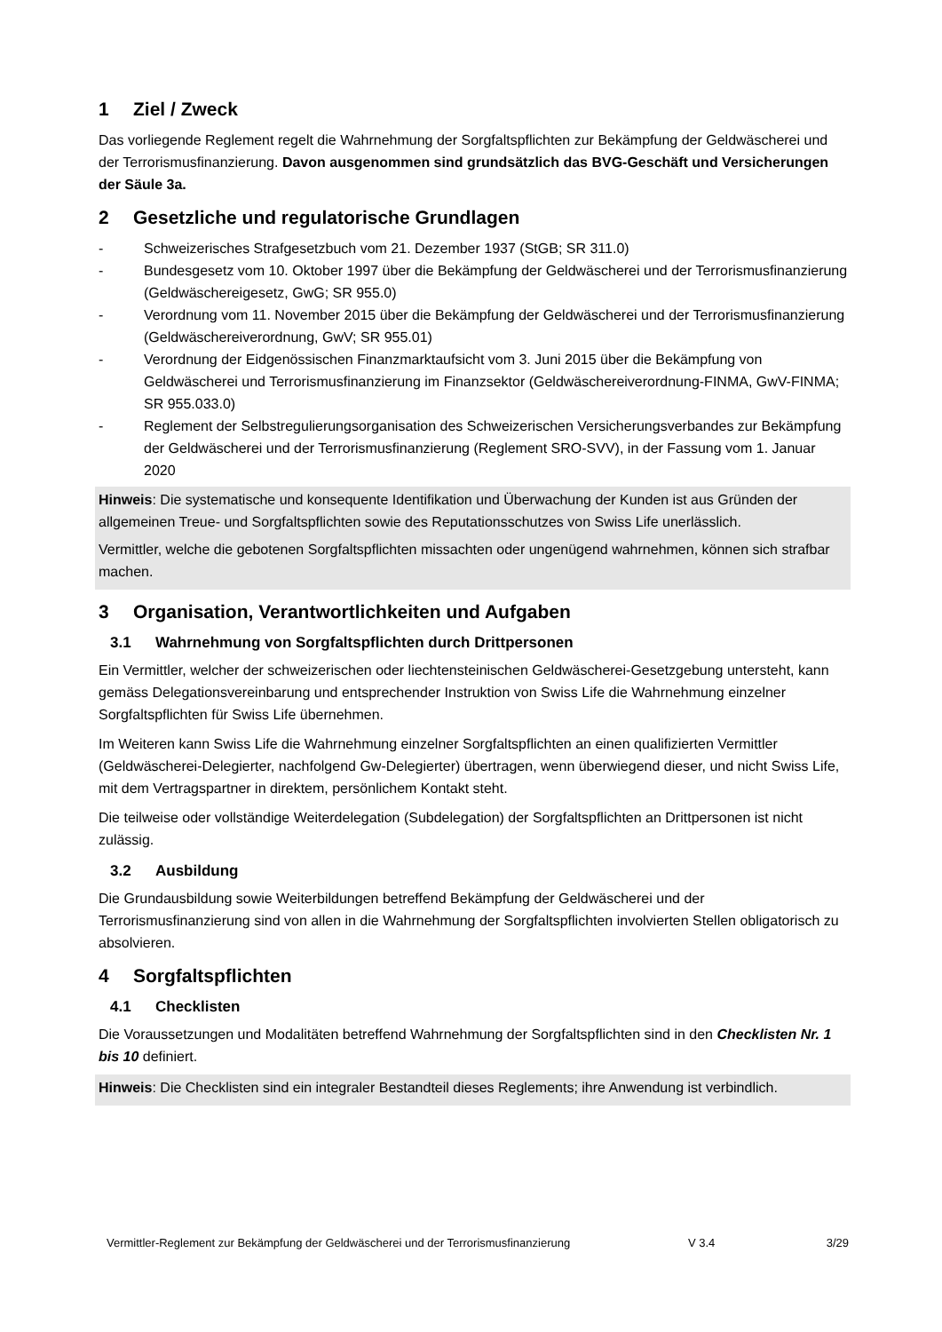1 Ziel / Zweck
Das vorliegende Reglement regelt die Wahrnehmung der Sorgfaltspflichten zur Bekämpfung der Geldwäscherei und der Terrorismusfinanzierung. Davon ausgenommen sind grundsätzlich das BVG-Geschäft und Versicherungen der Säule 3a.
2 Gesetzliche und regulatorische Grundlagen
- Schweizerisches Strafgesetzbuch vom 21. Dezember 1937 (StGB; SR 311.0)
- Bundesgesetz vom 10. Oktober 1997 über die Bekämpfung der Geldwäscherei und der Terrorismusfinanzierung (Geldwäschereigesetz, GwG; SR 955.0)
- Verordnung vom 11. November 2015 über die Bekämpfung der Geldwäscherei und der Terrorismusfinanzierung (Geldwäschereiverordnung, GwV; SR 955.01)
- Verordnung der Eidgenössischen Finanzmarktaufsicht vom 3. Juni 2015 über die Bekämpfung von Geldwäscherei und Terrorismusfinanzierung im Finanzsektor (Geldwäschereiverordnung-FINMA, GwV-FINMA; SR 955.033.0)
- Reglement der Selbstregulierungsorganisation des Schweizerischen Versicherungsverbandes zur Bekämpfung der Geldwäscherei und der Terrorismusfinanzierung (Reglement SRO-SVV), in der Fassung vom 1. Januar 2020
Hinweis: Die systematische und konsequente Identifikation und Überwachung der Kunden ist aus Gründen der allgemeinen Treue- und Sorgfaltspflichten sowie des Reputationsschutzes von Swiss Life unerlässlich.
Vermittler, welche die gebotenen Sorgfaltspflichten missachten oder ungenügend wahrnehmen, können sich strafbar machen.
3 Organisation, Verantwortlichkeiten und Aufgaben
3.1 Wahrnehmung von Sorgfaltspflichten durch Drittpersonen
Ein Vermittler, welcher der schweizerischen oder liechtensteinischen Geldwäscherei-Gesetzgebung untersteht, kann gemäss Delegationsvereinbarung und entsprechender Instruktion von Swiss Life die Wahrnehmung einzelner Sorgfaltspflichten für Swiss Life übernehmen.
Im Weiteren kann Swiss Life die Wahrnehmung einzelner Sorgfaltspflichten an einen qualifizierten Vermittler (Geldwäscherei-Delegierter, nachfolgend Gw-Delegierter) übertragen, wenn überwiegend dieser, und nicht Swiss Life, mit dem Vertragspartner in direktem, persönlichem Kontakt steht.
Die teilweise oder vollständige Weiterdelegation (Subdelegation) der Sorgfaltspflichten an Drittpersonen ist nicht zulässig.
3.2 Ausbildung
Die Grundausbildung sowie Weiterbildungen betreffend Bekämpfung der Geldwäscherei und der Terrorismusfinanzierung sind von allen in die Wahrnehmung der Sorgfaltspflichten involvierten Stellen obligatorisch zu absolvieren.
4 Sorgfaltspflichten
4.1 Checklisten
Die Voraussetzungen und Modalitäten betreffend Wahrnehmung der Sorgfaltspflichten sind in den Checklisten Nr. 1 bis 10 definiert.
Hinweis: Die Checklisten sind ein integraler Bestandteil dieses Reglements; ihre Anwendung ist verbindlich.
Vermittler-Reglement zur Bekämpfung der Geldwäscherei und der Terrorismusfinanzierung V 3.4 3/29